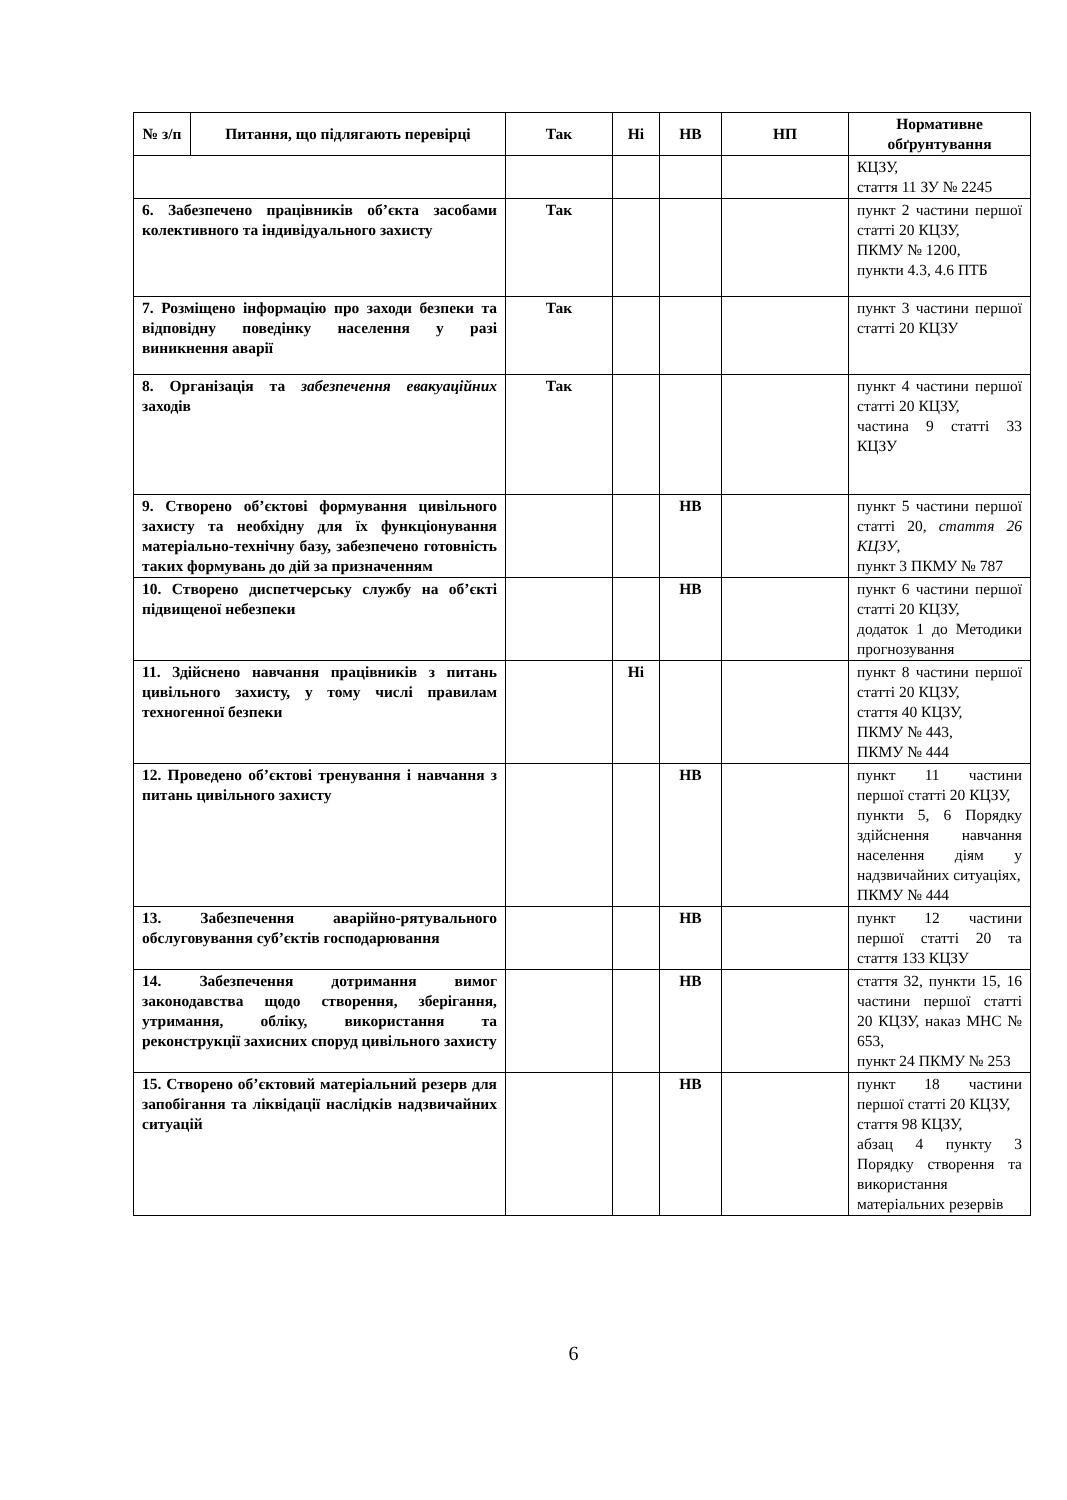| № з/п | Питання, що підлягають перевірці | Так | Ні | НВ | НП | Нормативне обґрунтування |
| --- | --- | --- | --- | --- | --- | --- |
| | | | | | | КЦЗУ, стаття 11 ЗУ № 2245 |
| 6. Забезпечено працівників об’єкта засобами колективного та індивідуального захисту | | Так | | | | пункт 2 частини першої статті 20 КЦЗУ, ПКМУ № 1200, пункти 4.3, 4.6 ПТБ |
| 7. Розміщено інформацію про заходи безпеки та відповідну поведінку населення у разі виникнення аварії | | Так | | | | пункт 3 частини першої статті 20 КЦЗУ |
| 8. Організація та забезпечення евакуаційних заходів | | Так | | | | пункт 4 частини першої статті 20 КЦЗУ, частина 9 статті 33 КЦЗУ |
| 9. Створено об’єктові формування цивільного захисту та необхідну для їх функціонування матеріально-технічну базу, забезпечено готовність таких формувань до дій за призначенням | | | | НВ | | пункт 5 частини першої статті 20, стаття 26 КЦЗУ , пункт 3 ПКМУ № 787 |
| 10. Створено диспетчерську службу на об’єкті підвищеної небезпеки | | | | НВ | | пункт 6 частини першої статті 20 КЦЗУ, додаток 1 до Методики прогнозування |
| 11. Здійснено навчання працівників з питань цивільного захисту, у тому числі правилам техногенної безпеки | | | Ні | | | пункт 8 частини першої статті 20 КЦЗУ, стаття 40 КЦЗУ, ПКМУ № 443, ПКМУ № 444 |
| 12. Проведено об’єктові тренування і навчання з питань цивільного захисту | | | | НВ | | пункт 11 частини першої статті 20 КЦЗУ, пункти 5, 6 Порядку здійснення навчання населення діям у надзвичайних ситуаціях, ПКМУ № 444 |
| 13. Забезпечення аварійно-рятувального обслуговування суб’єктів господарювання | | | | НВ | | пункт 12 частини першої статті 20 та стаття 133 КЦЗУ |
| 14. Забезпечення дотримання вимог законодавства щодо створення, зберігання, утримання, обліку, використання та реконструкції захисних споруд цивільного захисту | | | | НВ | | стаття 32, пункти 15, 16 частини першої статті 20 КЦЗУ, наказ МНС № 653, пункт 24 ПКМУ № 253 |
| 15. Створено об’єктовий матеріальний резерв для запобігання та ліквідації наслідків надзвичайних ситуацій | | | | НВ | | пункт 18 частини першої статті 20 КЦЗУ, стаття 98 КЦЗУ, абзац 4 пункту 3 Порядку створення та використання матеріальних резервів |
6